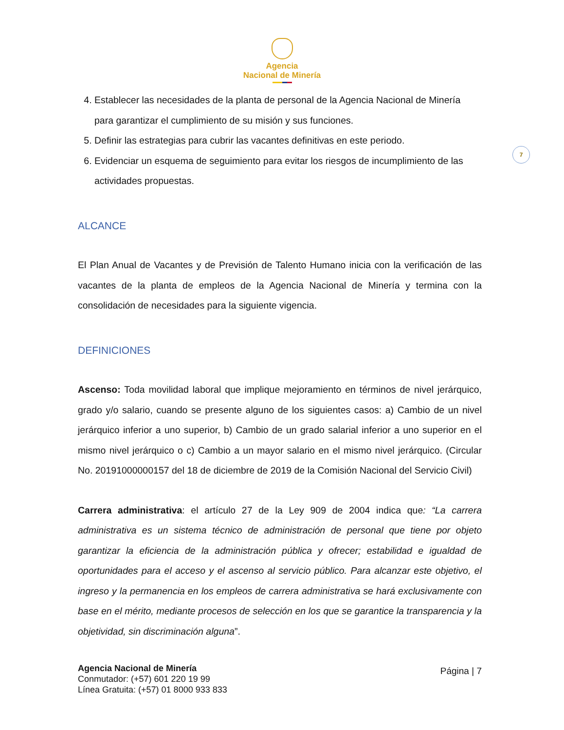Agencia
Nacional de Minería
7
4. Establecer las necesidades de la planta de personal de la Agencia Nacional de Minería para garantizar el cumplimiento de su misión y sus funciones.
5. Definir las estrategias para cubrir las vacantes definitivas en este periodo.
6. Evidenciar un esquema de seguimiento para evitar los riesgos de incumplimiento de las actividades propuestas.
ALCANCE
El Plan Anual de Vacantes y de Previsión de Talento Humano inicia con la verificación de las vacantes de la planta de empleos de la Agencia Nacional de Minería y termina con la consolidación de necesidades para la siguiente vigencia.
DEFINICIONES
Ascenso: Toda movilidad laboral que implique mejoramiento en términos de nivel jerárquico, grado y/o salario, cuando se presente alguno de los siguientes casos: a) Cambio de un nivel jerárquico inferior a uno superior, b) Cambio de un grado salarial inferior a uno superior en el mismo nivel jerárquico o c) Cambio a un mayor salario en el mismo nivel jerárquico. (Circular No. 20191000000157 del 18 de diciembre de 2019 de la Comisión Nacional del Servicio Civil)
Carrera administrativa: el artículo 27 de la Ley 909 de 2004 indica que: “La carrera administrativa es un sistema técnico de administración de personal que tiene por objeto garantizar la eficiencia de la administración pública y ofrecer; estabilidad e igualdad de oportunidades para el acceso y el ascenso al servicio público. Para alcanzar este objetivo, el ingreso y la permanencia en los empleos de carrera administrativa se hará exclusivamente con base en el mérito, mediante procesos de selección en los que se garantice la transparencia y la objetividad, sin discriminación alguna”.
Agencia Nacional de Minería
Conmutador: (+57) 601 220 19 99
Línea Gratuita: (+57) 01 8000 933 833
Página | 7